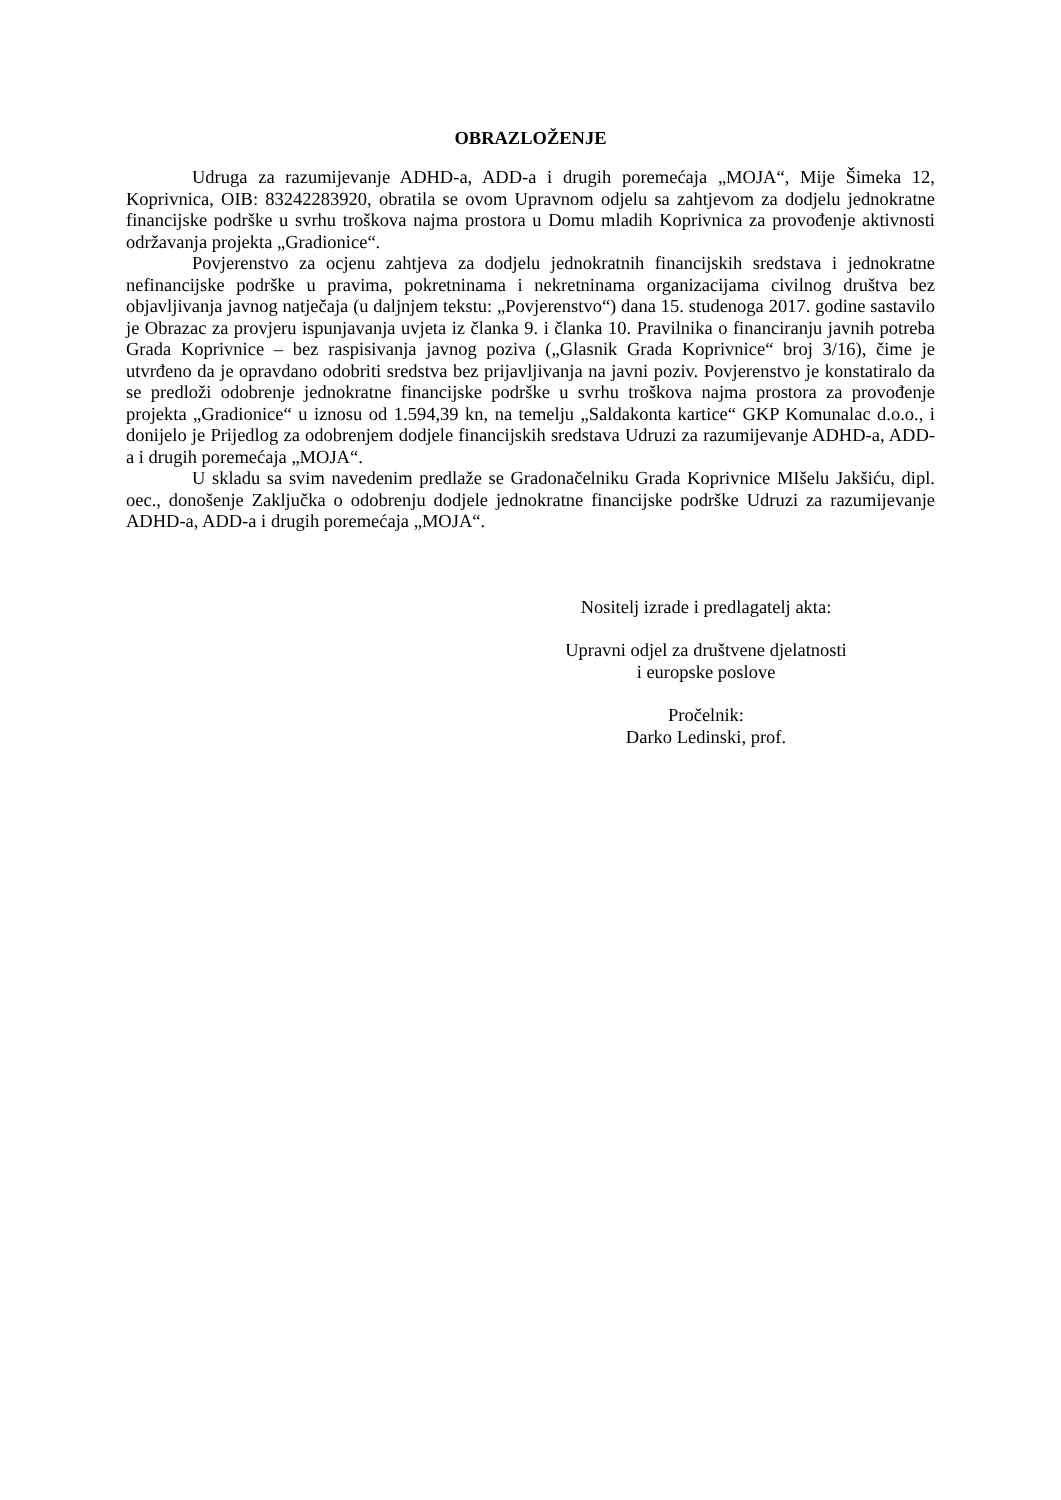OBRAZLOŽENJE
Udruga za razumijevanje ADHD-a, ADD-a i drugih poremećaja „MOJA“, Mije Šimeka 12, Koprivnica, OIB: 83242283920, obratila se ovom Upravnom odjelu sa zahtjevom za dodjelu jednokratne financijske podrške u svrhu troškova najma prostora u Domu mladih Koprivnica za provođenje aktivnosti održavanja projekta „Gradionice“.
Povjerenstvo za ocjenu zahtjeva za dodjelu jednokratnih financijskih sredstava i jednokratne nefinancijske podrške u pravima, pokretninama i nekretninama organizacijama civilnog društva bez objavljivanja javnog natječaja (u daljnjem tekstu: „Povjerenstvo“) dana 15. studenoga 2017. godine sastavilo je Obrazac za provjeru ispunjavanja uvjeta iz članka 9. i članka 10. Pravilnika o financiranju javnih potreba Grada Koprivnice – bez raspisivanja javnog poziva („Glasnik Grada Koprivnice“ broj 3/16), čime je utvrđeno da je opravdano odobriti sredstva bez prijavljivanja na javni poziv. Povjerenstvo je konstatiralo da se predloži odobrenje jednokratne financijske podrške u svrhu troškova najma prostora za provođenje projekta „Gradionice“ u iznosu od 1.594,39 kn, na temelju „Saldakonta kartice“ GKP Komunalac d.o.o., i donijelo je Prijedlog za odobrenjem dodjele financijskih sredstava Udruzi za razumijevanje ADHD-a, ADD-a i drugih poremećaja „MOJA“.
U skladu sa svim navedenim predlaže se Gradonačelniku Grada Koprivnice MIšelu Jakšiću, dipl. oec., donošenje Zaključka o odobrenju dodjele jednokratne financijske podrške Udruzi za razumijevanje ADHD-a, ADD-a i drugih poremećaja „MOJA“.
Nositelj izrade i predlagatelj akta:
Upravni odjel za društvene djelatnosti
i europske poslove
Pročelnik:
Darko Ledinski, prof.